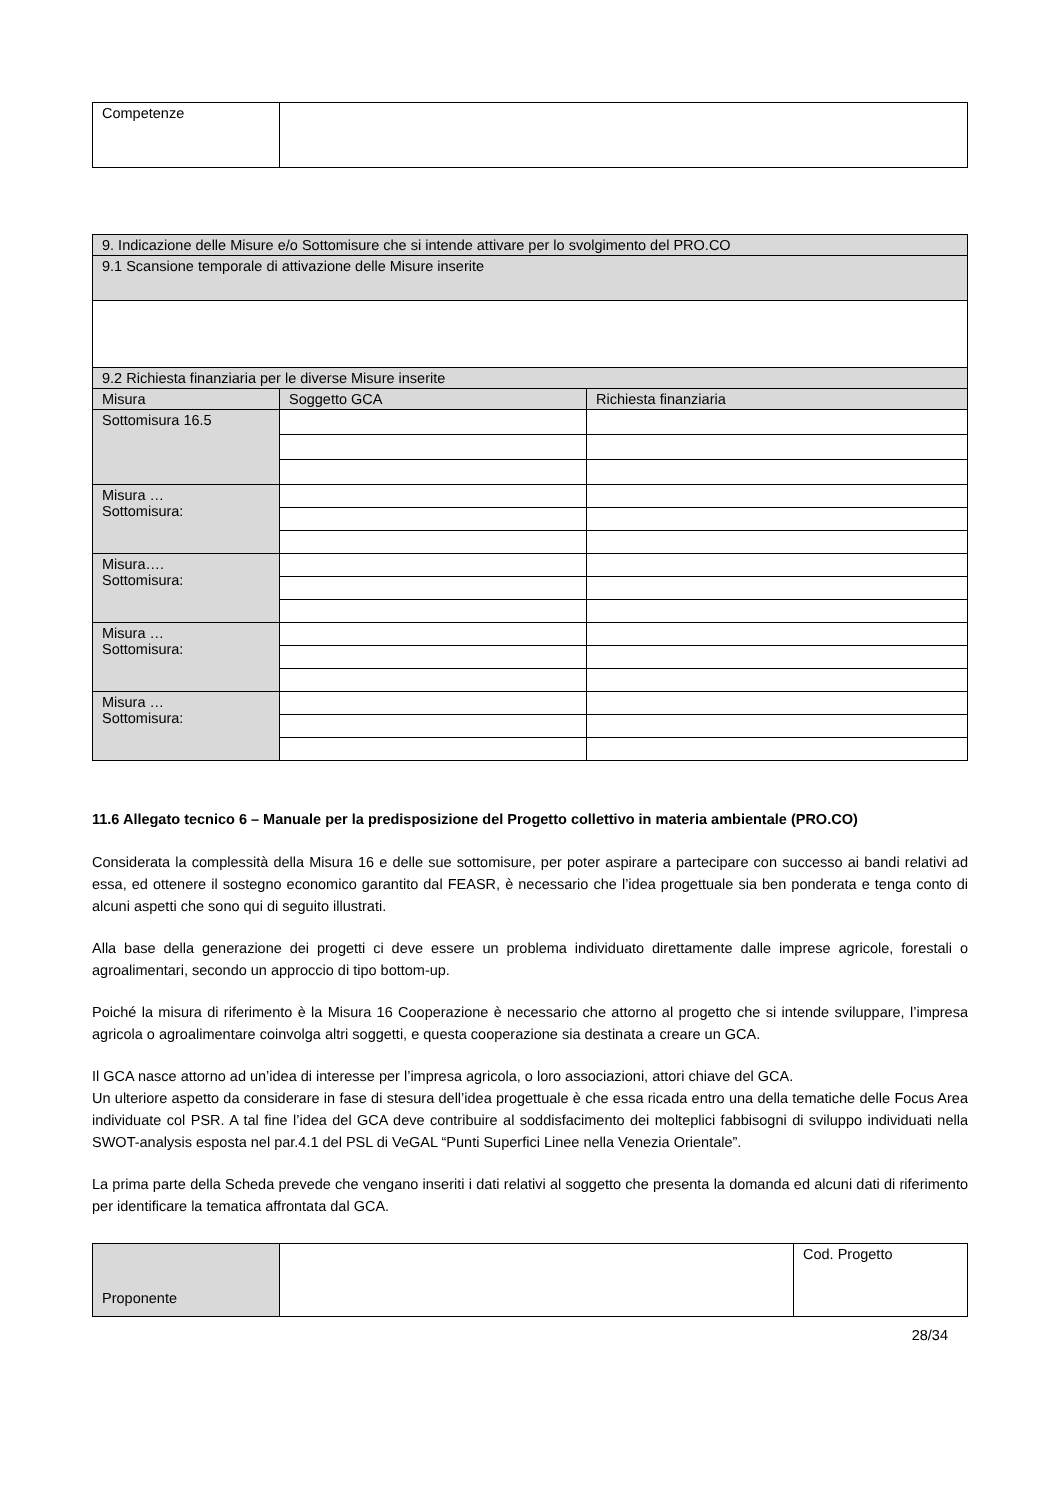| Competenze | |
| 9. Indicazione delle Misure e/o Sottomisure che si intende attivare per lo svolgimento del PRO.CO | | |
| 9.1 Scansione temporale di attivazione delle Misure inserite | | |
| 9.2 Richiesta finanziaria per le diverse Misure inserite | | |
| Misura | Soggetto GCA | Richiesta finanziaria |
| Sottomisura 16.5 | | |
| Misura … Sottomisura: | | |
| Misura…. Sottomisura: | | |
| Misura … Sottomisura: | | |
| Misura … Sottomisura: | | |
11.6 Allegato tecnico 6 – Manuale per la predisposizione del Progetto collettivo in materia ambientale (PRO.CO)
Considerata la complessità della Misura 16 e delle sue sottomisure, per poter aspirare a partecipare con successo ai bandi relativi ad essa, ed ottenere il sostegno economico garantito dal FEASR, è necessario che l’idea progettuale sia ben ponderata e tenga conto di alcuni aspetti che sono qui di seguito illustrati.
Alla base della generazione dei progetti ci deve essere un problema individuato direttamente dalle imprese agricole, forestali o agroalimentari, secondo un approccio di tipo bottom-up.
Poiché la misura di riferimento è la Misura 16 Cooperazione è necessario che attorno al progetto che si intende sviluppare, l’impresa agricola o agroalimentare coinvolga altri soggetti, e questa cooperazione sia destinata a creare un GCA.
Il GCA nasce attorno ad un’idea di interesse per l’impresa agricola, o loro associazioni, attori chiave del GCA.
Un ulteriore aspetto da considerare in fase di stesura dell’idea progettuale è che essa ricada entro una della tematiche delle Focus Area individuate col PSR. A tal fine l’idea del GCA deve contribuire al soddisfacimento dei molteplici fabbisogni di sviluppo individuati nella SWOT-analysis esposta nel par.4.1 del PSL di VeGAL “Punti Superfici Linee nella Venezia Orientale”.
La prima parte della Scheda prevede che vengano inseriti i dati relativi al soggetto che presenta la domanda ed alcuni dati di riferimento per identificare la tematica affrontata dal GCA.
| Proponente | | Cod. Progetto |
28/34